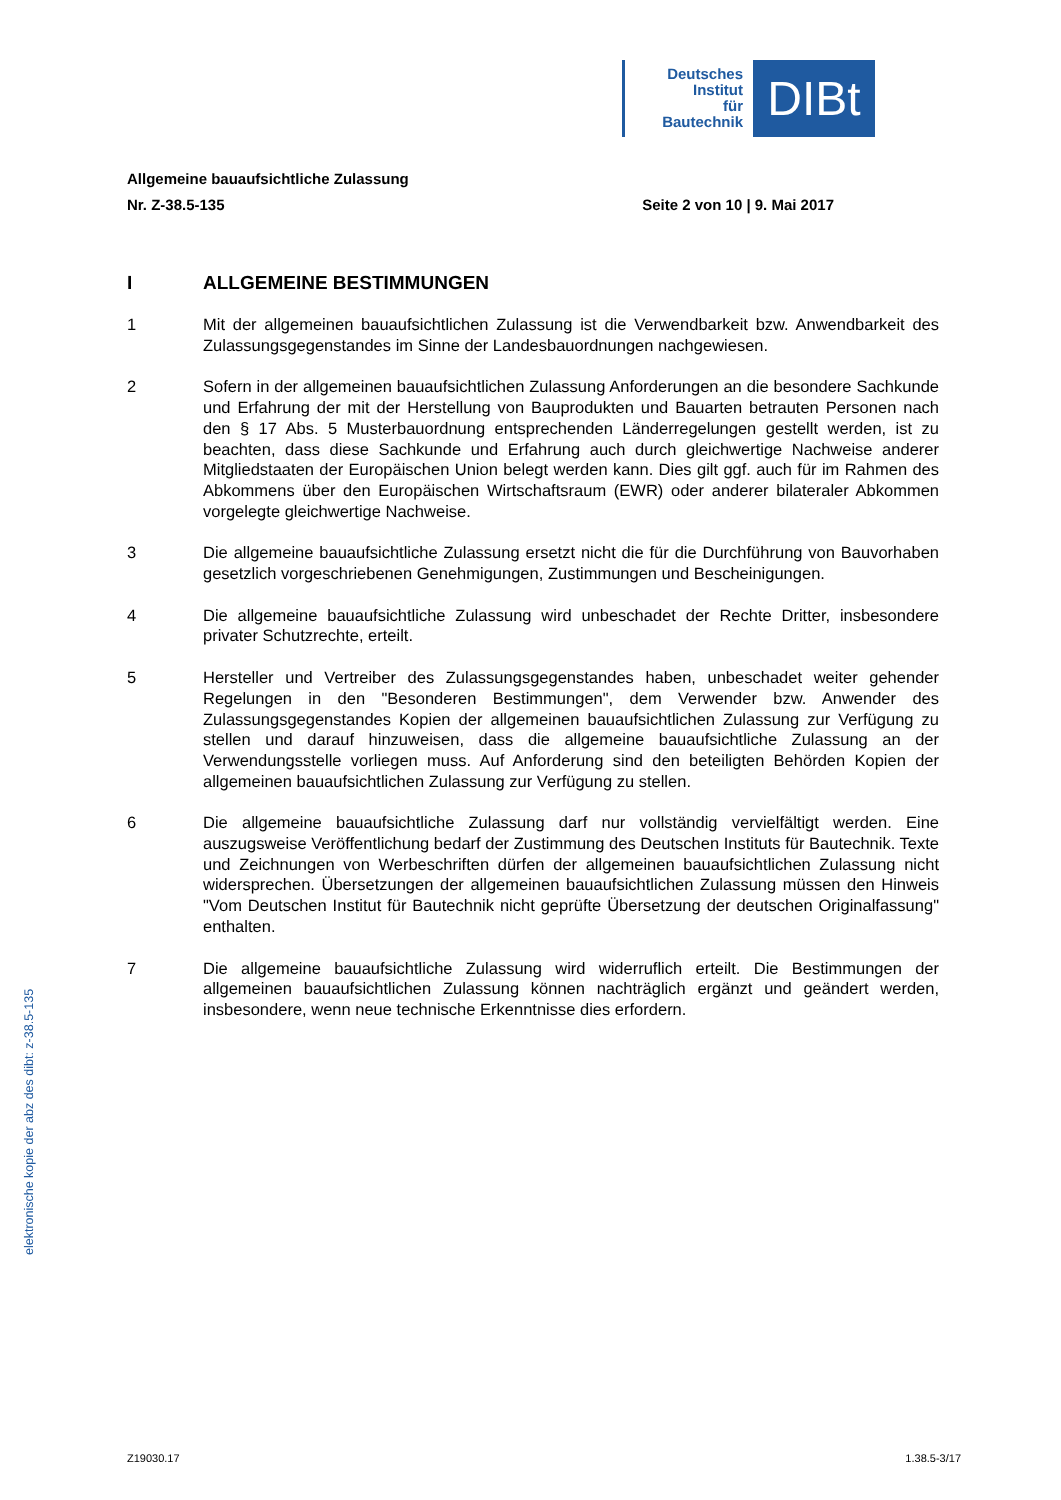Deutsches
Institut
für
Bautechnik
DIBt
Allgemeine bauaufsichtliche Zulassung
Nr. Z-38.5-135 Seite 2 von 10 | 9. Mai 2017
I ALLGEMEINE BESTIMMUNGEN
1 Mit der allgemeinen bauaufsichtlichen Zulassung ist die Verwendbarkeit bzw. Anwendbarkeit des Zulassungsgegenstandes im Sinne der Landesbauordnungen nachgewiesen.
2 Sofern in der allgemeinen bauaufsichtlichen Zulassung Anforderungen an die besondere Sachkunde und Erfahrung der mit der Herstellung von Bauprodukten und Bauarten betrauten Personen nach den § 17 Abs. 5 Musterbauordnung entsprechenden Länderregelungen gestellt werden, ist zu beachten, dass diese Sachkunde und Erfahrung auch durch gleichwertige Nachweise anderer Mitgliedstaaten der Europäischen Union belegt werden kann. Dies gilt ggf. auch für im Rahmen des Abkommens über den Europäischen Wirtschaftsraum (EWR) oder anderer bilateraler Abkommen vorgelegte gleichwertige Nachweise.
3 Die allgemeine bauaufsichtliche Zulassung ersetzt nicht die für die Durchführung von Bauvorhaben gesetzlich vorgeschriebenen Genehmigungen, Zustimmungen und Bescheinigungen.
4 Die allgemeine bauaufsichtliche Zulassung wird unbeschadet der Rechte Dritter, insbesondere privater Schutzrechte, erteilt.
5 Hersteller und Vertreiber des Zulassungsgegenstandes haben, unbeschadet weiter gehender Regelungen in den "Besonderen Bestimmungen", dem Verwender bzw. Anwender des Zulassungsgegenstandes Kopien der allgemeinen bauaufsichtlichen Zulassung zur Verfügung zu stellen und darauf hinzuweisen, dass die allgemeine bauaufsichtliche Zulassung an der Verwendungsstelle vorliegen muss. Auf Anforderung sind den beteiligten Behörden Kopien der allgemeinen bauaufsichtlichen Zulassung zur Verfügung zu stellen.
6 Die allgemeine bauaufsichtliche Zulassung darf nur vollständig vervielfältigt werden. Eine auszugsweise Veröffentlichung bedarf der Zustimmung des Deutschen Instituts für Bautechnik. Texte und Zeichnungen von Werbeschriften dürfen der allgemeinen bauaufsichtlichen Zulassung nicht widersprechen. Übersetzungen der allgemeinen bauaufsichtlichen Zulassung müssen den Hinweis "Vom Deutschen Institut für Bautechnik nicht geprüfte Übersetzung der deutschen Originalfassung" enthalten.
7 Die allgemeine bauaufsichtliche Zulassung wird widerruflich erteilt. Die Bestimmungen der allgemeinen bauaufsichtlichen Zulassung können nachträglich ergänzt und geändert werden, insbesondere, wenn neue technische Erkenntnisse dies erfordern.
elektronische kopie der abz des dibt: z-38.5-135
Z19030.17 1.38.5-3/17